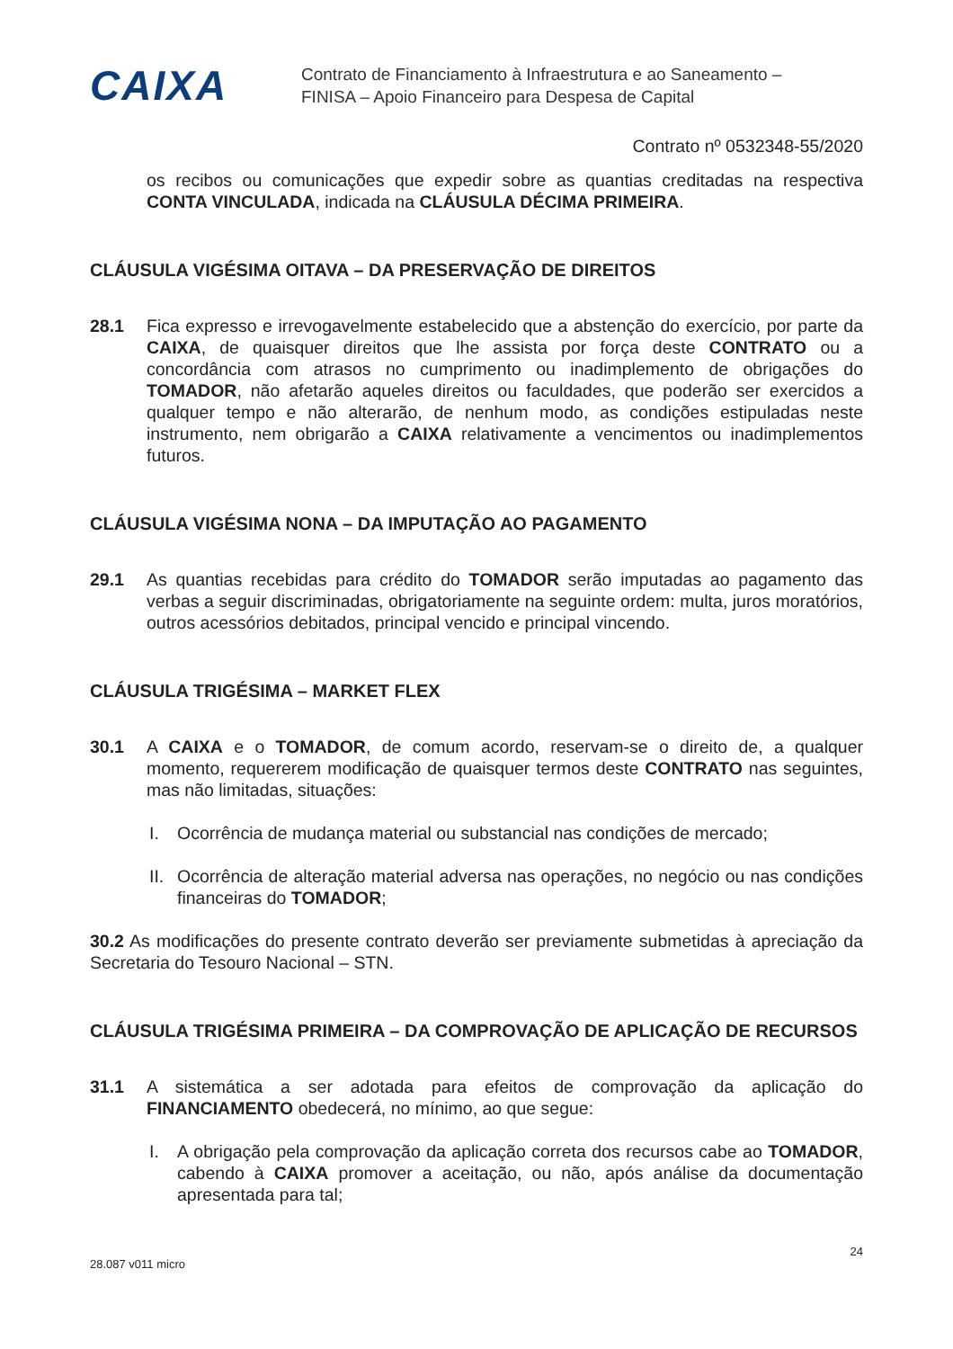CAIXA
Contrato de Financiamento à Infraestrutura e ao Saneamento –
FINISA – Apoio Financeiro para Despesa de Capital
Contrato nº 0532348-55/2020
os recibos ou comunicações que expedir sobre as quantias creditadas na respectiva CONTA VINCULADA, indicada na CLÁUSULA DÉCIMA PRIMEIRA.
CLÁUSULA VIGÉSIMA OITAVA – DA PRESERVAÇÃO DE DIREITOS
28.1 Fica expresso e irrevogavelmente estabelecido que a abstenção do exercício, por parte da CAIXA, de quaisquer direitos que lhe assista por força deste CONTRATO ou a concordância com atrasos no cumprimento ou inadimplemento de obrigações do TOMADOR, não afetarão aqueles direitos ou faculdades, que poderão ser exercidos a qualquer tempo e não alterarão, de nenhum modo, as condições estipuladas neste instrumento, nem obrigarão a CAIXA relativamente a vencimentos ou inadimplementos futuros.
CLÁUSULA VIGÉSIMA NONA – DA IMPUTAÇÃO AO PAGAMENTO
29.1 As quantias recebidas para crédito do TOMADOR serão imputadas ao pagamento das verbas a seguir discriminadas, obrigatoriamente na seguinte ordem: multa, juros moratórios, outros acessórios debitados, principal vencido e principal vincendo.
CLÁUSULA TRIGÉSIMA – MARKET FLEX
30.1 A CAIXA e o TOMADOR, de comum acordo, reservam-se o direito de, a qualquer momento, requererem modificação de quaisquer termos deste CONTRATO nas seguintes, mas não limitadas, situações:
I. Ocorrência de mudança material ou substancial nas condições de mercado;
II.
Ocorrência de alteração material adversa nas operações, no negócio ou nas condições financeiras do TOMADOR;
30.2 As modificações do presente contrato deverão ser previamente submetidas à apreciação da Secretaria do Tesouro Nacional – STN.
CLÁUSULA TRIGÉSIMA PRIMEIRA – DA COMPROVAÇÃO DE APLICAÇÃO DE RECURSOS
31.1 A sistemática a ser adotada para efeitos de comprovação da aplicação do FINANCIAMENTO obedecerá, no mínimo, ao que segue:
I. A obrigação pela comprovação da aplicação correta dos recursos cabe ao TOMADOR, cabendo à CAIXA promover a aceitação, ou não, após análise da documentação apresentada para tal;
28.087 v011 micro 24